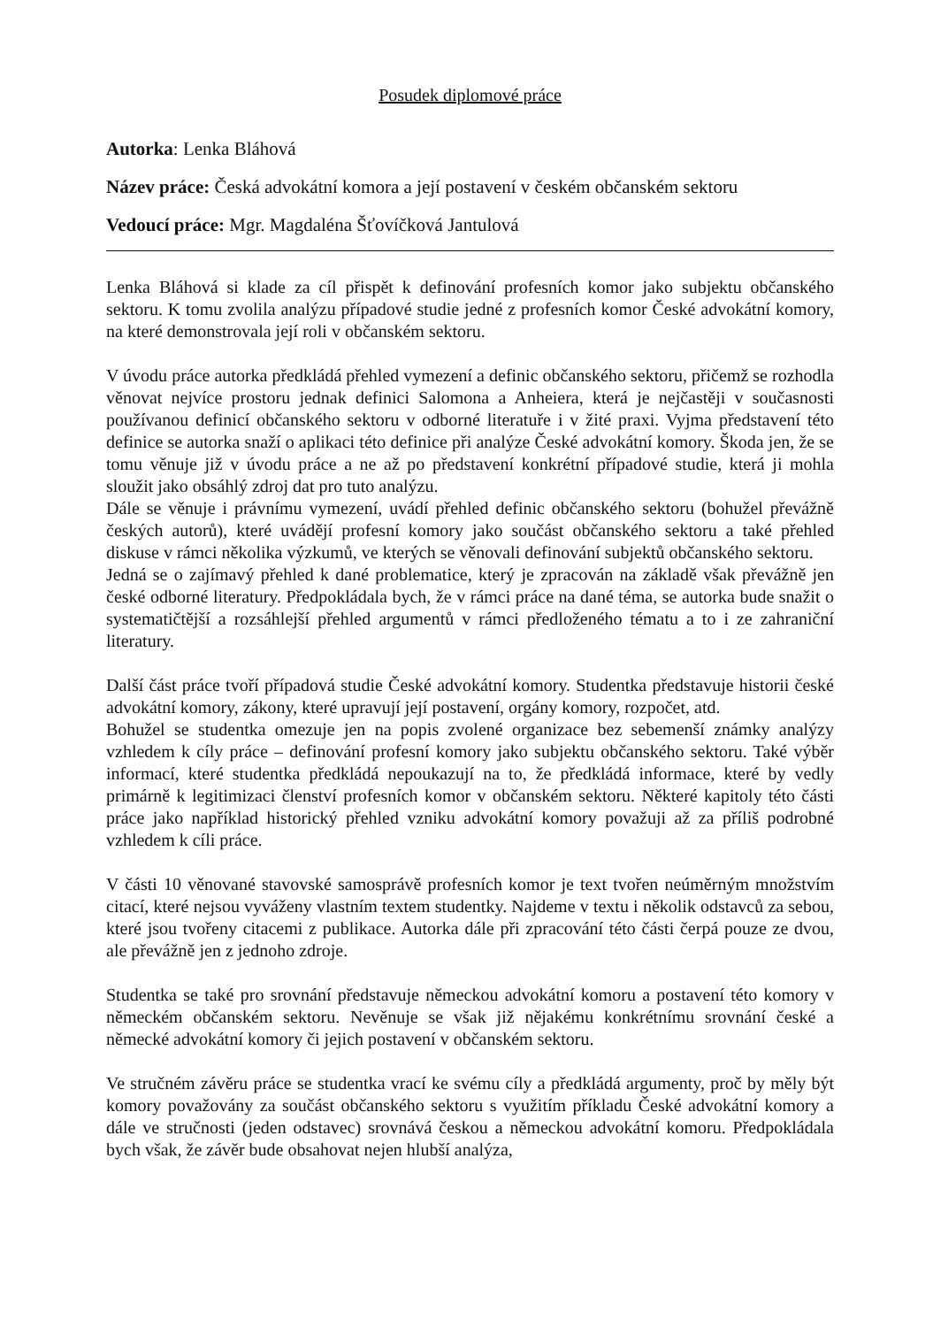Posudek diplomové práce
Autorka: Lenka Bláhová
Název práce: Česká advokátní komora a její postavení v českém občanském sektoru
Vedoucí práce: Mgr. Magdaléna Šťovíčková Jantulová
Lenka Bláhová si klade za cíl přispět k definování profesních komor jako subjektu občanského sektoru. K tomu zvolila analýzu případové studie jedné z profesních komor České advokátní komory, na které demonstrovala její roli v občanském sektoru.
V úvodu práce autorka předkládá přehled vymezení a definic občanského sektoru, přičemž se rozhodla věnovat nejvíce prostoru jednak definici Salomona a Anheiera, která je nejčastěji v současnosti používanou definicí občanského sektoru v odborné literatuře i v žité praxi. Vyjma představení této definice se autorka snaží o aplikaci této definice při analýze České advokátní komory. Škoda jen, že se tomu věnuje již v úvodu práce a ne až po představení konkrétní případové studie, která ji mohla sloužit jako obsáhlý zdroj dat pro tuto analýzu.
Dále se věnuje i právnímu vymezení, uvádí přehled definic občanského sektoru (bohužel převážně českých autorů), které uvádějí profesní komory jako součást občanského sektoru a také přehled diskuse v rámci několika výzkumů, ve kterých se věnovali definování subjektů občanského sektoru.
Jedná se o zajímavý přehled k dané problematice, který je zpracován na základě však převážně jen české odborné literatury. Předpokládala bych, že v rámci práce na dané téma, se autorka bude snažit o systematičtější a rozsáhlejší přehled argumentů v rámci předloženého tématu a to i ze zahraniční literatury.
Další část práce tvoří případová studie České advokátní komory. Studentka představuje historii české advokátní komory, zákony, které upravují její postavení, orgány komory, rozpočet, atd.
Bohužel se studentka omezuje jen na popis zvolené organizace bez sebemenší známky analýzy vzhledem k cíly práce – definování profesní komory jako subjektu občanského sektoru. Také výběr informací, které studentka předkládá nepoukazují na to, že předkládá informace, které by vedly primárně k legitimizaci členství profesních komor v občanském sektoru. Některé kapitoly této části práce jako například historický přehled vzniku advokátní komory považuji až za příliš podrobné vzhledem k cíli práce.
V části 10 věnované stavovské samosprávě profesních komor je text tvořen neúměrným množstvím citací, které nejsou vyváženy vlastním textem studentky. Najdeme v textu i několik odstavců za sebou, které jsou tvořeny citacemi z publikace. Autorka dále při zpracování této části čerpá pouze ze dvou, ale převážně jen z jednoho zdroje.
Studentka se také pro srovnání představuje německou advokátní komoru a postavení této komory v německém občanském sektoru. Nevěnuje se však již nějakému konkrétnímu srovnání české a německé advokátní komory či jejich postavení v občanském sektoru.
Ve stručném závěru práce se studentka vrací ke svému cíly a předkládá argumenty, proč by měly být komory považovány za součást občanského sektoru s využitím příkladu České advokátní komory a dále ve stručnosti (jeden odstavec) srovnává českou a německou advokátní komoru. Předpokládala bych však, že závěr bude obsahovat nejen hlubší analýza,